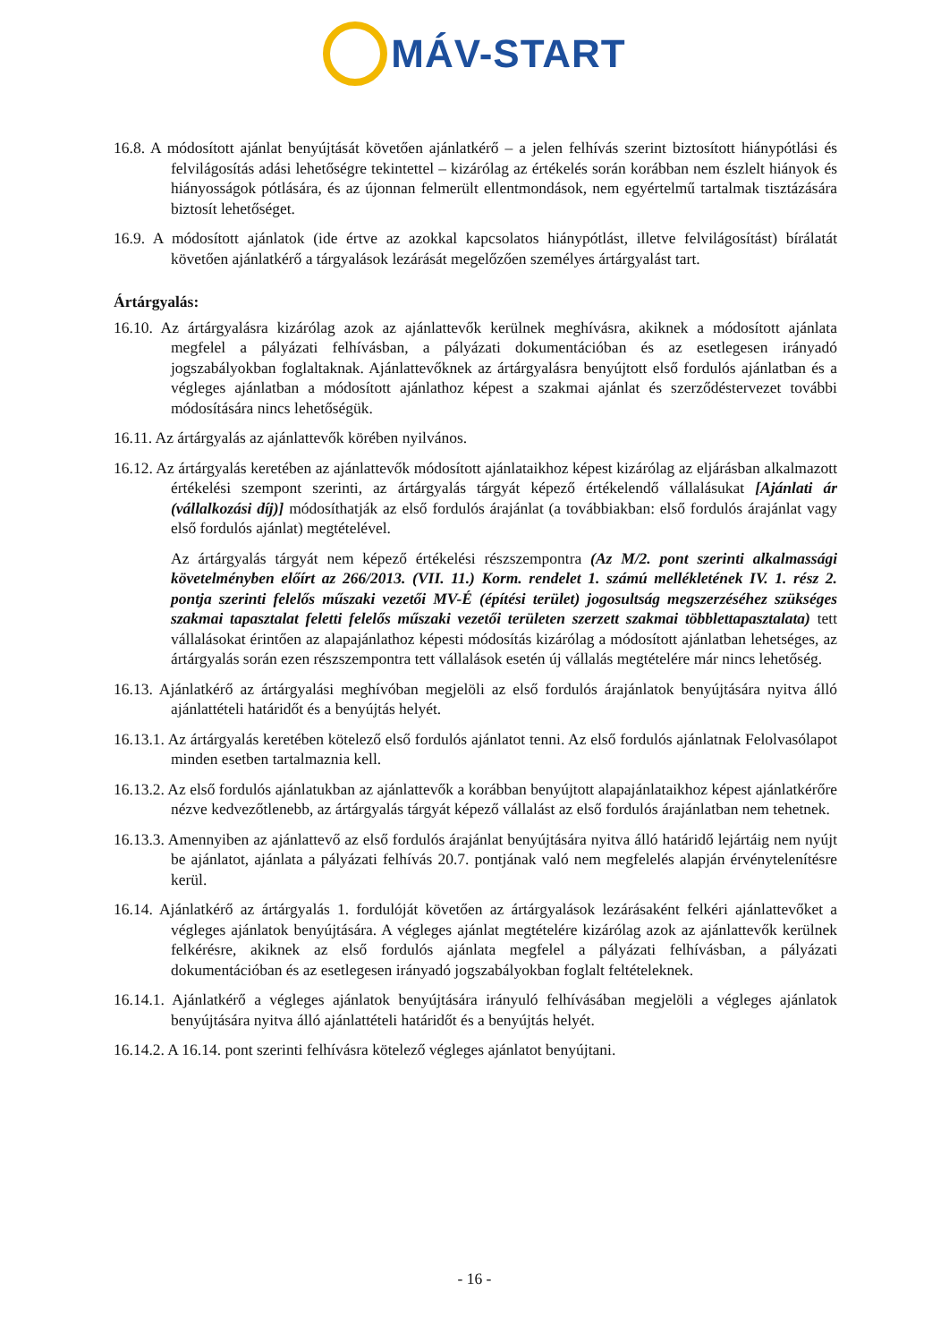MÁV-START
16.8. A módosított ajánlat benyújtását követően ajánlatkérő – a jelen felhívás szerint biztosított hiánypótlási és felvilágosítás adási lehetőségre tekintettel – kizárólag az értékelés során korábban nem észlelt hiányok és hiányosságok pótlására, és az újonnan felmerült ellentmondások, nem egyértelmű tartalmak tisztázására biztosít lehetőséget.
16.9. A módosított ajánlatok (ide értve az azokkal kapcsolatos hiánypótlást, illetve felvilágosítást) bírálatát követően ajánlatkérő a tárgyalások lezárását megelőzően személyes ártárgyalást tart.
Ártárgyalás:
16.10. Az ártárgyalásra kizárólag azok az ajánlattevők kerülnek meghívásra, akiknek a módosított ajánlata megfelel a pályázati felhívásban, a pályázati dokumentációban és az esetlegesen irányadó jogszabályokban foglaltaknak. Ajánlattevőknek az ártárgyalásra benyújtott első fordulós ajánlatban és a végleges ajánlatban a módosított ajánlathoz képest a szakmai ajánlat és szerződéstervezet további módosítására nincs lehetőségük.
16.11. Az ártárgyalás az ajánlattevők körében nyilvános.
16.12. Az ártárgyalás keretében az ajánlattevők módosított ajánlataikhoz képest kizárólag az eljárásban alkalmazott értékelési szempont szerinti, az ártárgyalás tárgyát képező értékelendő vállalásukat [Ajánlati ár (vállalkozási díj)] módosíthatják az első fordulós árajánlat (a továbbiakban: első fordulós árajánlat vagy első fordulós ajánlat) megtételével.
Az ártárgyalás tárgyát nem képező értékelési részszempontra (Az M/2. pont szerinti alkalmassági követelményben előírt az 266/2013. (VII. 11.) Korm. rendelet 1. számú mellékletének IV. 1. rész 2. pontja szerinti felelős műszaki vezetői MV-É (építési terület) jogosultság megszerzéséhez szükséges szakmai tapasztalat feletti felelős műszaki vezetői területen szerzett szakmai többlettapasztalata) tett vállalásokat érintően az alapajánlathoz képesti módosítás kizárólag a módosított ajánlatban lehetséges, az ártárgyalás során ezen részszempontra tett vállalások esetén új vállalás megtételére már nincs lehetőség.
16.13. Ajánlatkérő az ártárgyalási meghívóban megjelöli az első fordulós árajánlatok benyújtására nyitva álló ajánlattételi határidőt és a benyújtás helyét.
16.13.1. Az ártárgyalás keretében kötelező első fordulós ajánlatot tenni. Az első fordulós ajánlatnak Felolvasólapot minden esetben tartalmaznia kell.
16.13.2. Az első fordulós ajánlatukban az ajánlattevők a korábban benyújtott alapajánlataikhoz képest ajánlatkérőre nézve kedvezőtlenebb, az ártárgyalás tárgyát képező vállalást az első fordulós árajánlatban nem tehetnek.
16.13.3. Amennyiben az ajánlattevő az első fordulós árajánlat benyújtására nyitva álló határidő lejártáig nem nyújt be ajánlatot, ajánlata a pályázati felhívás 20.7. pontjának való nem megfelelés alapján érvénytelenítésre kerül.
16.14. Ajánlatkérő az ártárgyalás 1. fordulóját követően az ártárgyalások lezárásaként felkéri ajánlattevőket a végleges ajánlatok benyújtására. A végleges ajánlat megtételére kizárólag azok az ajánlattevők kerülnek felkérésre, akiknek az első fordulós ajánlata megfelel a pályázati felhívásban, a pályázati dokumentációban és az esetlegesen irányadó jogszabályokban foglalt feltételeknek.
16.14.1. Ajánlatkérő a végleges ajánlatok benyújtására irányuló felhívásában megjelöli a végleges ajánlatok benyújtására nyitva álló ajánlattételi határidőt és a benyújtás helyét.
16.14.2. A 16.14. pont szerinti felhívásra kötelező végleges ajánlatot benyújtani.
- 16 -